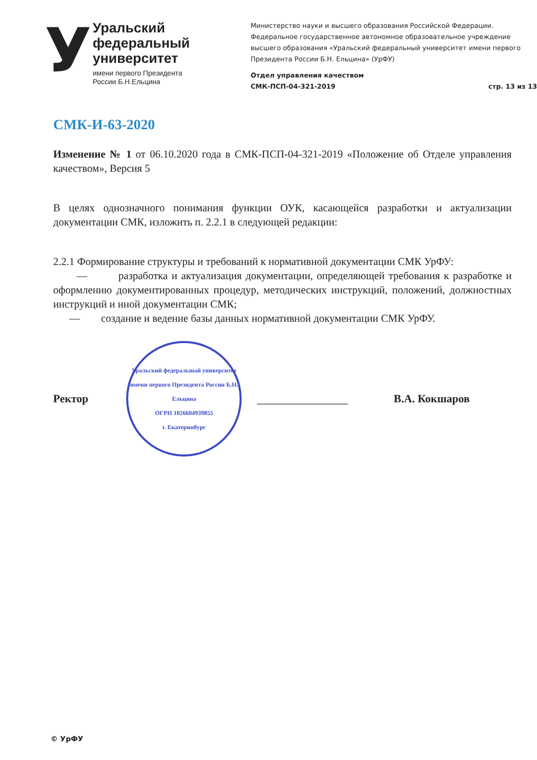У
Уральский
федеральный
университет
имени первого Президента
России Б.Н.Ельцина
Министерство науки и высшего образования Российской Федерации. Федеральное государственное автономное образовательное учреждение высшего образования «Уральский федеральный университет имени первого Президента России Б.Н. Ельцина» (УрФУ)
Отдел управления качеством
СМК-ПСП-04-321-2019 стр. 13 из 13
СМК-И-63-2020
Изменение № 1 от 06.10.2020 года в СМК-ПСП-04-321-2019 «Положение об Отделе управления качеством», Версия 5
В целях однозначного понимания функции ОУК, касающейся разработки и актуализации документации СМК, изложить п. 2.2.1 в следующей редакции:
2.2.1 Формирование структуры и требований к нормативной документации СМК УрФУ:
— разработка и актуализация документации, определяющей требования к разработке и оформлению документированных процедур, методических инструкций, положений, должностных инструкций и иной документации СМК;
— создание и ведение базы данных нормативной документации СМК УрФУ.
Ректор
Уральский федеральный университет имени первого Президента России Б.Н. Ельцина
ОГРН 1026604939855
г. Екатеринбург
В.А. Кокшаров
© УрФУ